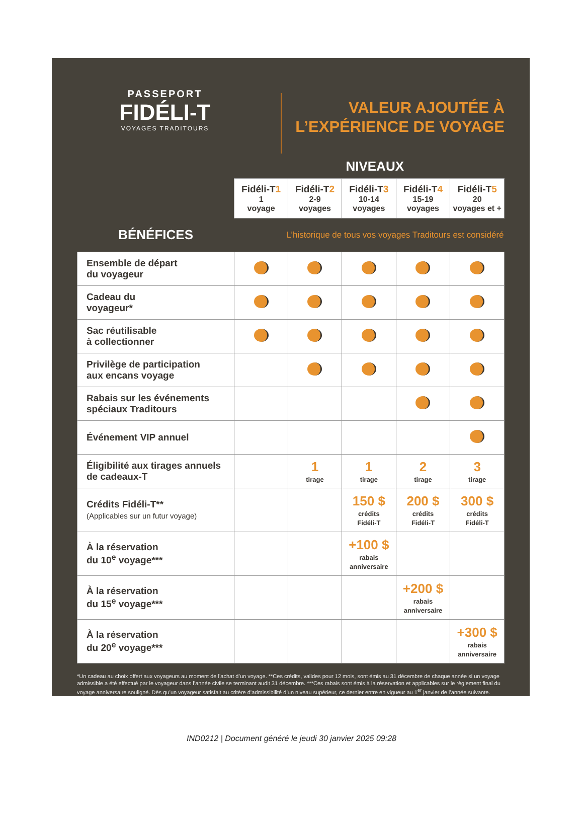PASSEPORT
FIDÉLI-T
VOYAGES TRADITOURS
VALEUR AJOUTÉE À
L’EXPÉRIENCE DE VOYAGE
NIVEAUX
| | Fidéli-T 1 1 voyage | Fidéli-T 2 2-9 voyages | Fidéli-T 3 10-14 voyages | Fidéli-T 4 15-19 voyages | Fidéli-T 5 20 voyages et + |
| --- | --- | --- | --- | --- | --- |
| BÉNÉFICES | L’historique de tous vos voyages Traditours est considéré | | | | |
| Ensemble de départ du voyageur | | | | | |
| Cadeau du voyageur* | | | | | |
| Sac réutilisable à collectionner | | | | | |
| Privilège de participation aux encans voyage | | | | | |
| Rabais sur les événements spéciaux Traditours | | | | | |
| Événement VIP annuel | | | | | |
| Éligibilité aux tirages annuels de cadeaux-T | | 1 tirage | 1 tirage | 2 tirage | 3 tirage |
| Crédits Fidéli-T** (Applicables sur un futur voyage) | | | 150 $ crédits Fidéli-T | 200 $ crédits Fidéli-T | 300 $ crédits Fidéli-T |
| À la réservation du 10<sup>e</sup> voyage*** | | | +100 $ rabais anniversaire | | |
| À la réservation du 15<sup>e</sup> voyage*** | | | | +200 $ rabais anniversaire | |
| À la réservation du 20<sup>e</sup> voyage*** | | | | | +300 $ rabais anniversaire |
*Un cadeau au choix offert aux voyageurs au moment de l’achat d’un voyage. **Ces crédits, valides pour 12 mois, sont émis au 31 décembre de chaque année si un voyage admissible a été effectué par le voyageur dans l’année civile se terminant audit 31 décembre. ***Ces rabais sont émis à la réservation et applicables sur le règlement final du voyage anniversaire souligné. Dès qu’un voyageur satisfait au critère d’admissibilité d’un niveau supérieur, ce dernier entre en vigueur au 1<sup>er</sup> janvier de l’année suivante.
IND0212 | Document généré le jeudi 30 janvier 2025 09:28